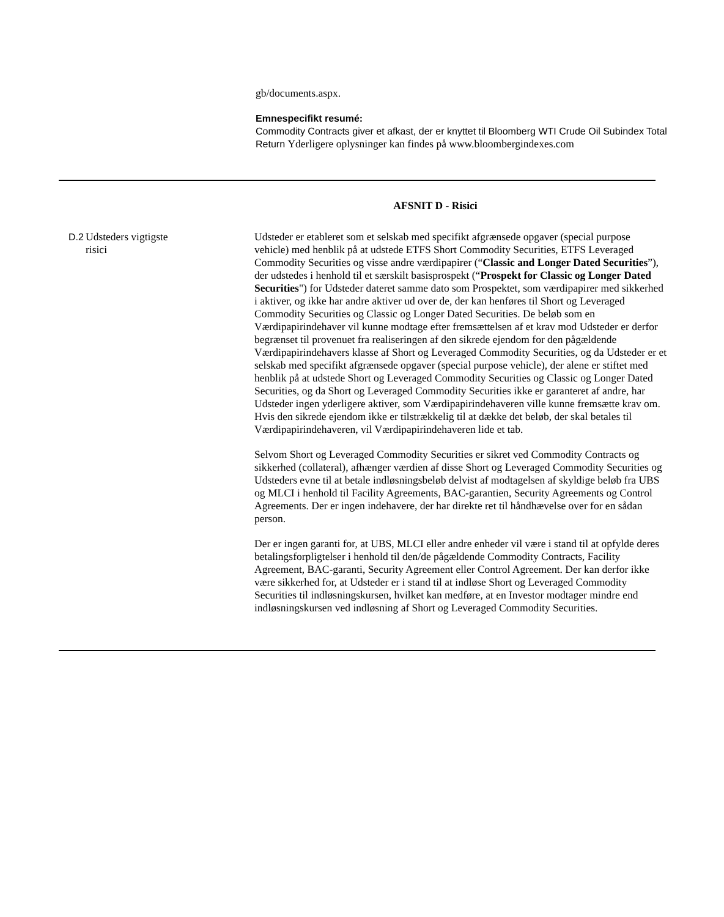gb/documents.aspx.
Emnespecifikt resumé:
Commodity Contracts giver et afkast, der er knyttet til Bloomberg WTI Crude Oil Subindex Total Return Yderligere oplysninger kan findes på www.bloombergindexes.com
AFSNIT D - Risici
| D.2 | Udsteders vigtigste risici | Udsteder er etableret som et selskab med specifikt afgrænsede opgaver (special purpose vehicle) med henblik på at udstede ETFS Short Commodity Securities, ETFS Leveraged Commodity Securities og visse andre værdipapirer (“ Classic and Longer Dated Securities ”), der udstedes i henhold til et særskilt basisprospekt (“ Prospekt for Classic og Longer Dated Securities ") for Udsteder dateret samme dato som Prospektet, som værdipapirer med sikkerhed i aktiver, og ikke har andre aktiver ud over de, der kan henføres til Short og Leveraged Commodity Securities og Classic og Longer Dated Securities. De beløb som en Værdipapirindehaver vil kunne modtage efter fremsættelsen af et krav mod Udsteder er derfor begrænset til provenuet fra realiseringen af den sikrede ejendom for den pågældende Værdipapirindehavers klasse af Short og Leveraged Commodity Securities, og da Udsteder er et selskab med specifikt afgrænsede opgaver (special purpose vehicle), der alene er stiftet med henblik på at udstede Short og Leveraged Commodity Securities og Classic og Longer Dated Securities, og da Short og Leveraged Commodity Securities ikke er garanteret af andre, har Udsteder ingen yderligere aktiver, som Værdipapirindehaveren ville kunne fremsætte krav om. Hvis den sikrede ejendom ikke er tilstrækkelig til at dække det beløb, der skal betales til Værdipapirindehaveren, vil Værdipapirindehaveren lide et tab. Selvom Short og Leveraged Commodity Securities er sikret ved Commodity Contracts og sikkerhed (collateral), afhænger værdien af disse Short og Leveraged Commodity Securities og Udsteders evne til at betale indløsningsbeløb delvist af modtagelsen af skyldige beløb fra UBS og MLCI i henhold til Facility Agreements, BAC-garantien, Security Agreements og Control Agreements. Der er ingen indehavere, der har direkte ret til håndhævelse over for en sådan person. Der er ingen garanti for, at UBS, MLCI eller andre enheder vil være i stand til at opfylde deres betalingsforpligtelser i henhold til den/de pågældende Commodity Contracts, Facility Agreement, BAC-garanti, Security Agreement eller Control Agreement. Der kan derfor ikke være sikkerhed for, at Udsteder er i stand til at indløse Short og Leveraged Commodity Securities til indløsningskursen, hvilket kan medføre, at en Investor modtager mindre end indløsningskursen ved indløsning af Short og Leveraged Commodity Securities. |